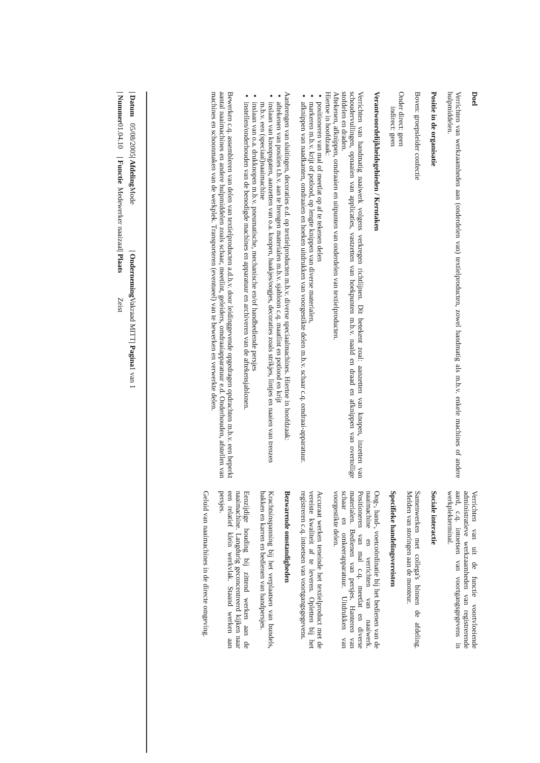Doel
Verrichten van werkzaamheden aan (onderdelen van) textielproducten, zowel handmatig als m.b.v. enkele machines of andere hulpmiddelen.
Positie in de organisatie
Boven: groepsleider confectie
Onder direct: geen
indirect: geen
Verantwoordelijkheidsgebieden / Kerntaken
Verrichten van handmatig naaiwerk volgens verkregen richtlijnen. Dit betekent zoal: aanzetten van knopen, inzetten van schoudervullingen, opnaaien van applicaties, vastzetten van hoekpunten m.b.v. naald en draad en afknippen van overtollige stofdelen en draden.
Aftekenen, afknippen, omdraaien en uitpunten van onderdelen van textielproducten.
Hiertoe in hoofdzaak:
▪ positioneren van mal of meetlat op af te tekenen delen
▪ markeren m.b.v. krijt of potlood, op lengte knippen van diverse materialen,
▪ afknippen van naadkanten, omdraaien en hoeken uitdrukken van voorgestikte delen m.b.v. schaar c.q. omdraai-apparatuur.
Aanbrengen van sluitingen, decoraties e.d. op textielproducten m.b.v. diverse speciaalmachines. Hiertoe in hoofdzaak:
▪ aftekenen van posities t.b.v. aan te brengen materialen m.b.v. sjabloon c.q. maatlint en potlood en krijt
▪ inslaan van knoopsgaten, aanzetten van o.a. knopen, haakjes/oogjes, decoraties zoals strikjes, lintjes en naaien van trenzen m.b.v. een (speciaal)naaimachine
▪ inslaan van o.a. drukknopen m.b.v. pneumatische, mechanische en/of handbediende persjes
▪ instellen/onderhouden van de benodigde machines en apparatuur en archiveren van de aftekensjablonen.
Bewerken c.q. assembleren van delen van textielproducten a.d.h.v. door leidinggevende opgedragen opdrachten m.b.v. een beperkt aantal naaimachines en andere hulpmiddelen zoals schaar, meetlint, geleiders, omdraaiapparatuur e.d. Onderhouden, afstellen van machines en schoonmaken van de werkplek. Transporteren (eventueel) van te bewerken en verwerkte delen.
Verrichten van uit de functie voortvloeiende administratieve werkzaamheden van registrerende aard, c.q. intoetsen van voortgangsgegevens in werkplekterminal.
Sociale interactie
Samenwerken met collega's binnen de afdeling. Melden van storingen aan de monteur.
Specifieke handelingsvereisten
Oog-, hand-, voetcoördinatie bij het bedienen van de naaimachine en verrichten van naaiwerk. Positioneren van mal c.q. meetlat en diverse materialen. Bedienen van persjes. Hanteren van schaar en omkeerapparatuur. Uitdrukken van voorgestikte delen.
Accuraat werken teneinde het textielproduct met de vereiste kwaliteit af te leveren. Opletten bij het registreren c.q. intoetsen van voortgangsgegevens.
Bezwarende omstandigheden
Krachtsinspanning bij het verplaatsen van bundels, bakken en karren en bedienen van handpersjes.
Eenzijdige houding bij zittend werken aan de naaimachine. Langdurig geconcentreerd kijken naar een relatief klein werkvlak. Staand werken aan persjes.
Geluid van naaimachines in de directe omgeving.
| / Datum | 05/08/2005 | / Afdeling | Mode | / Onderneming | Vakraad MITT | / Pagina | 1 van 1 |
| / Nummer | 01.04.10 | / Functie | Medewerker naaizaal | / Plaats | Zeist | | |